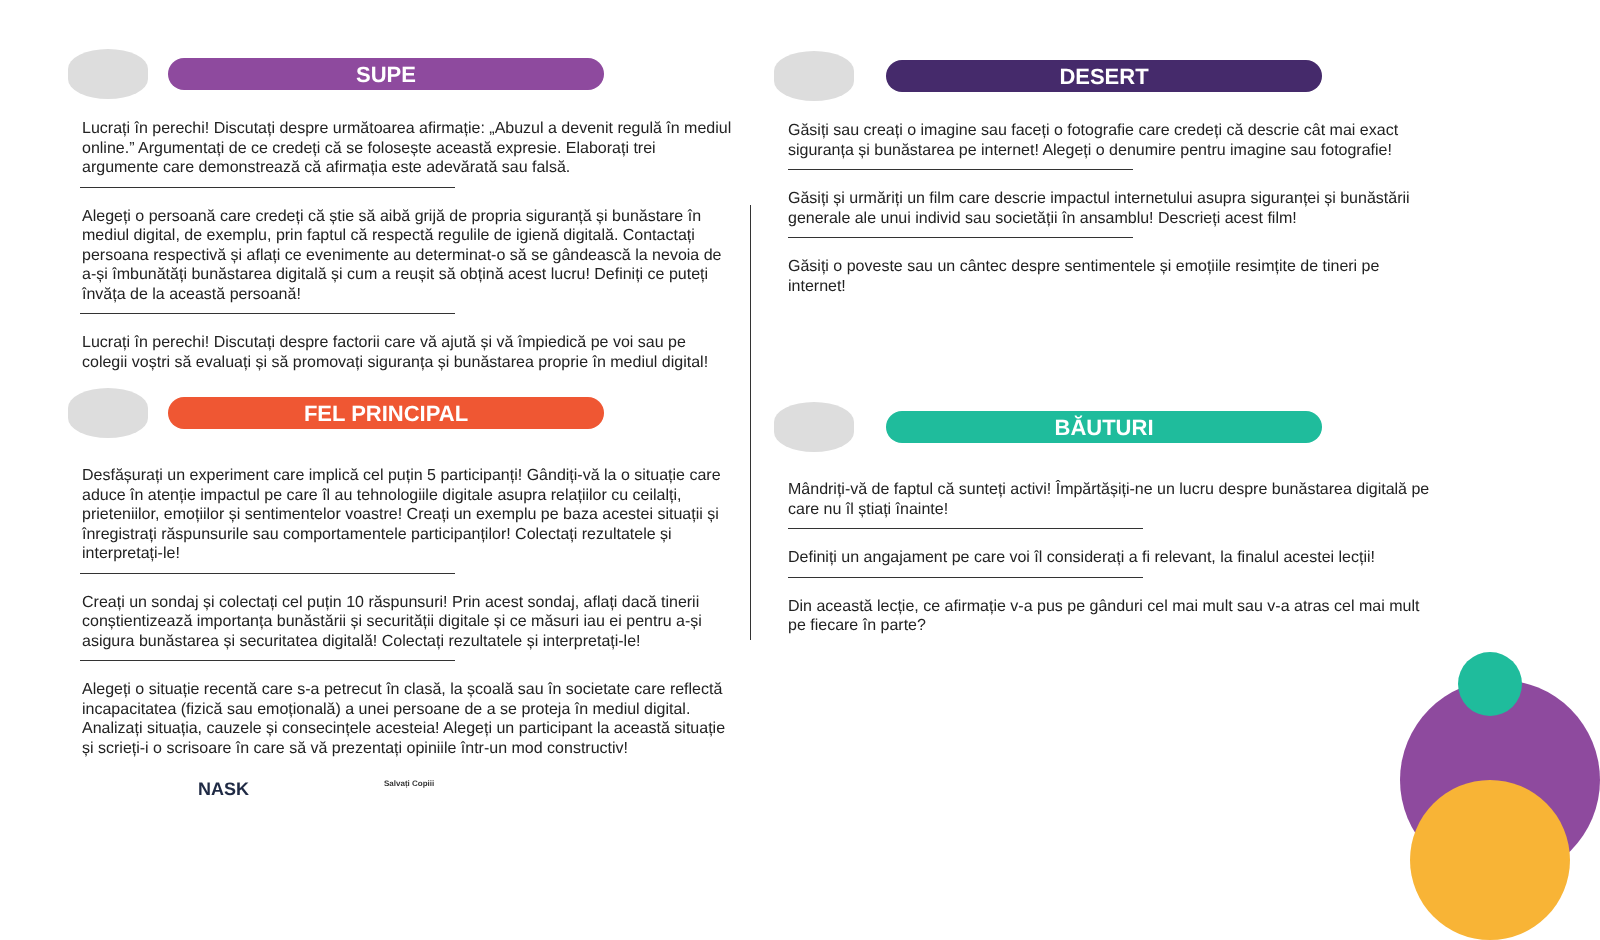SUPE
Lucrați în perechi! Discutați despre următoarea afirmație: „Abuzul a devenit regulă în mediul online.” Argumentați de ce credeți că se folosește această expresie. Elaborați trei argumente care demonstrează că afirmația este adevărată sau falsă.
Alegeți o persoană care credeți că știe să aibă grijă de propria siguranță și bunăstare în mediul digital, de exemplu, prin faptul că respectă regulile de igienă digitală. Contactați persoana respectivă și aflați ce evenimente au determinat-o să se gândească la nevoia de a-și îmbunătăți bunăstarea digitală și cum a reușit să obțină acest lucru! Definiți ce puteți învăța de la această persoană!
Lucrați în perechi! Discutați despre factorii care vă ajută și vă împiedică pe voi sau pe colegii voștri să evaluați și să promovați siguranța și bunăstarea proprie în mediul digital!
FEL PRINCIPAL
Desfășurați un experiment care implică cel puțin 5 participanți! Gândiți-vă la o situație care aduce în atenție impactul pe care îl au tehnologiile digitale asupra relațiilor cu ceilalți, prieteniilor, emoțiilor și sentimentelor voastre! Creați un exemplu pe baza acestei situații și înregistrați răspunsurile sau comportamentele participanților! Colectați rezultatele și interpretați-le!
Creați un sondaj și colectați cel puțin 10 răspunsuri! Prin acest sondaj, aflați dacă tinerii conștientizează importanța bunăstării și securității digitale și ce măsuri iau ei pentru a-și asigura bunăstarea și securitatea digitală! Colectați rezultatele și interpretați-le!
Alegeți o situație recentă care s-a petrecut în clasă, la școală sau în societate care reflectă incapacitatea (fizică sau emoțională) a unei persoane de a se proteja în mediul digital. Analizați situația, cauzele și consecințele acesteia! Alegeți un participant la această situație și scrieți-i o scrisoare în care să vă prezentați opiniile într-un mod constructiv!
NASK Salvați Copiii
DESERT
Găsiți sau creați o imagine sau faceți o fotografie care credeți că descrie cât mai exact siguranța și bunăstarea pe internet! Alegeți o denumire pentru imagine sau fotografie!
Găsiți și urmăriți un film care descrie impactul internetului asupra siguranței și bunăstării generale ale unui individ sau societății în ansamblu! Descrieți acest film!
Găsiți o poveste sau un cântec despre sentimentele și emoțiile resimțite de tineri pe internet!
BĂUTURI
Mândriți-vă de faptul că sunteți activi! Împărtășiți-ne un lucru despre bunăstarea digitală pe care nu îl știați înainte!
Definiți un angajament pe care voi îl considerați a fi relevant, la finalul acestei lecții!
Din această lecție, ce afirmație v-a pus pe gânduri cel mai mult sau v-a atras cel mai mult pe fiecare în parte?